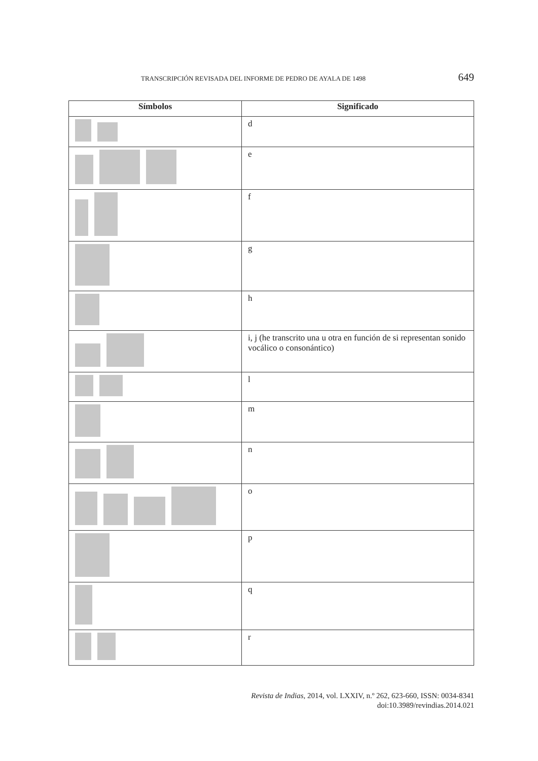TRANSCRIPCIÓN REVISADA DEL INFORME DE PEDRO DE AYALA DE 1498 649
| Símbolos | Significado |
| --- | --- |
| | d |
| | e |
| | f |
| | g |
| | h |
| | i, j (he transcrito una u otra en función de si representan sonido vocálico o consonántico) |
| | l |
| | m |
| | n |
| | o |
| | p |
| | q |
| | r |
Revista de Indias, 2014, vol. LXXIV, n.º 262, 623-660, ISSN: 0034-8341
doi:10.3989/revindias.2014.021